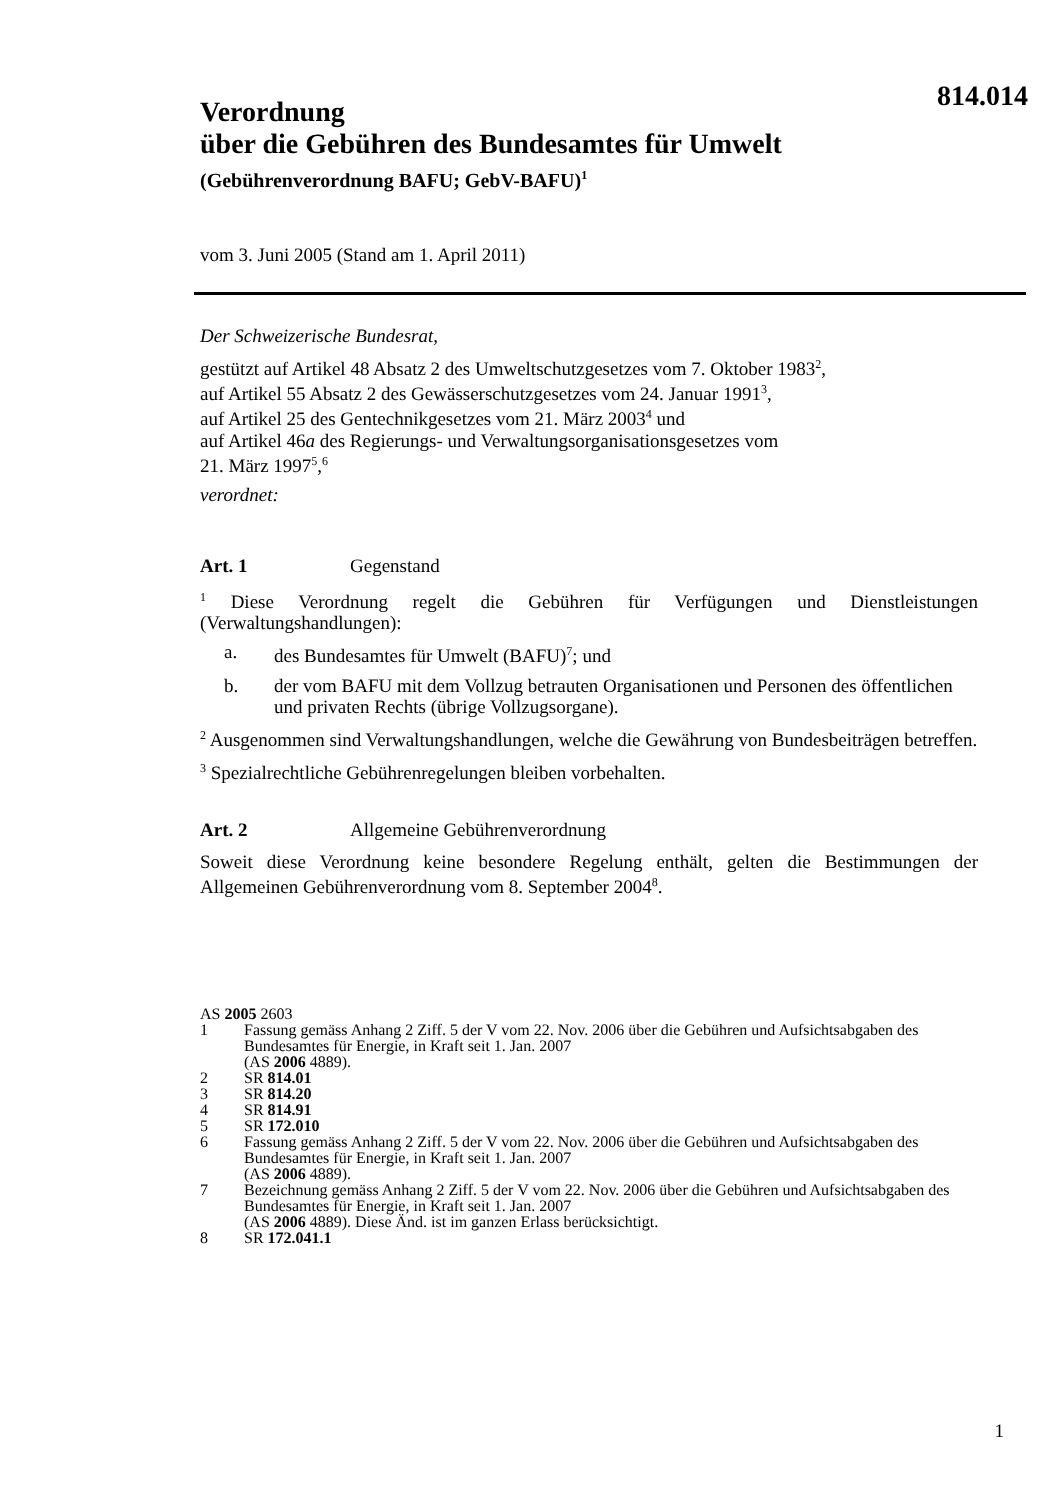814.014
Verordnung
über die Gebühren des Bundesamtes für Umwelt
(Gebührenverordnung BAFU; GebV-BAFU)<sup>1</sup>
vom 3. Juni 2005 (Stand am 1. April 2011)
Der Schweizerische Bundesrat,
gestützt auf Artikel 48 Absatz 2 des Umweltschutzgesetzes vom 7. Oktober 1983<sup>2</sup>,
auf Artikel 55 Absatz 2 des Gewässerschutzgesetzes vom 24. Januar 1991<sup>3</sup>,
auf Artikel 25 des Gentechnikgesetzes vom 21. März 2003<sup>4</sup> und
auf Artikel 46a des Regierungs- und Verwaltungsorganisationsgesetzes vom
21. März 1997<sup>5</sup>,<sup>6</sup>
verordnet:
Art. 1 Gegenstand
<sup>1</sup> Diese Verordnung regelt die Gebühren für Verfügungen und Dienstleistungen (Verwaltungshandlungen):
a. des Bundesamtes für Umwelt (BAFU)<sup>7</sup>; und
b. der vom BAFU mit dem Vollzug betrauten Organisationen und Personen des öffentlichen und privaten Rechts (übrige Vollzugsorgane).
<sup>2</sup> Ausgenommen sind Verwaltungshandlungen, welche die Gewährung von Bundesbeiträgen betreffen.
<sup>3</sup> Spezialrechtliche Gebührenregelungen bleiben vorbehalten.
Art. 2 Allgemeine Gebührenverordnung
Soweit diese Verordnung keine besondere Regelung enthält, gelten die Bestimmungen der Allgemeinen Gebührenverordnung vom 8. September 2004<sup>8</sup>.
AS 2005 2603
1 Fassung gemäss Anhang 2 Ziff. 5 der V vom 22. Nov. 2006 über die Gebühren und Aufsichtsabgaben des Bundesamtes für Energie, in Kraft seit 1. Jan. 2007
(AS 2006 4889).
2 SR 814.01
3 SR 814.20
4 SR 814.91
5 SR 172.010
6 Fassung gemäss Anhang 2 Ziff. 5 der V vom 22. Nov. 2006 über die Gebühren und Aufsichtsabgaben des Bundesamtes für Energie, in Kraft seit 1. Jan. 2007
(AS 2006 4889).
7 Bezeichnung gemäss Anhang 2 Ziff. 5 der V vom 22. Nov. 2006 über die Gebühren und Aufsichtsabgaben des Bundesamtes für Energie, in Kraft seit 1. Jan. 2007
(AS 2006 4889). Diese Änd. ist im ganzen Erlass berücksichtigt.
8 SR 172.041.1
1